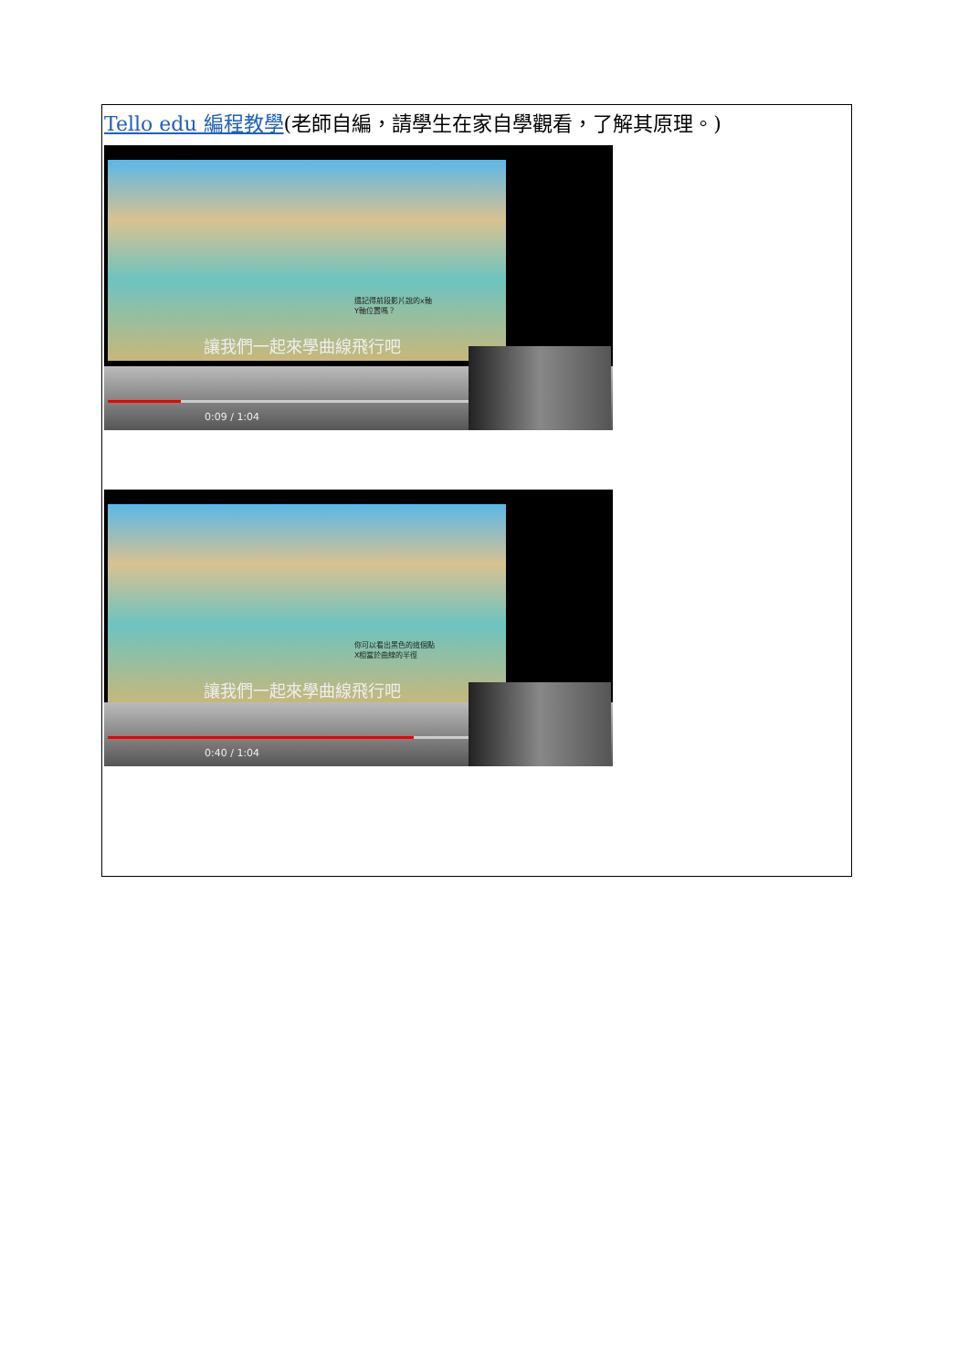| Tello edu 編程教學 (老師自編，請學生在家自學觀看，了解其原理。) 還記得前段影片說的x軸 Y軸位置嗎？ 讓我們一起來學曲線飛行吧 0:09 / 1:04 你可以看出黑色的這個點 X相當於曲線的半徑 讓我們一起來學曲線飛行吧 0:40 / 1:04 |